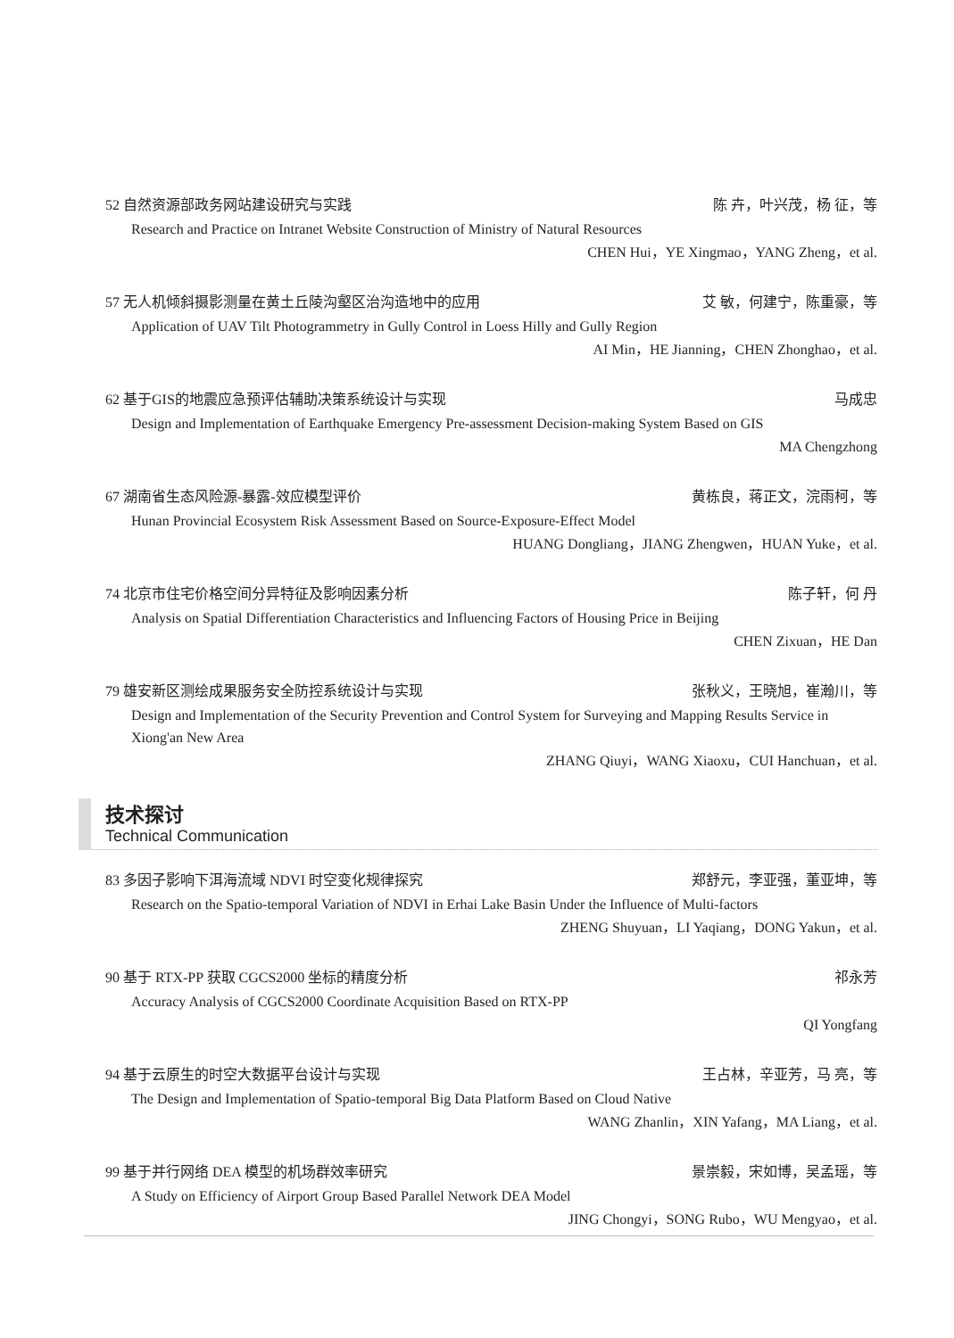52 自然资源部政务网站建设研究与实践 陈 卉，叶兴茂，杨 征，等
Research and Practice on Intranet Website Construction of Ministry of Natural Resources
CHEN Hui，YE Xingmao，YANG Zheng，et al.
57 无人机倾斜摄影测量在黄土丘陵沟壑区治沟造地中的应用 艾 敏，何建宁，陈重豪，等
Application of UAV Tilt Photogrammetry in Gully Control in Loess Hilly and Gully Region
AI Min，HE Jianning，CHEN Zhonghao，et al.
62 基于GIS的地震应急预评估辅助决策系统设计与实现 马成忠
Design and Implementation of Earthquake Emergency Pre-assessment Decision-making System Based on GIS
MA Chengzhong
67 湖南省生态风险源-暴露-效应模型评价 黄栋良，蒋正文，浣雨柯，等
Hunan Provincial Ecosystem Risk Assessment Based on Source-Exposure-Effect Model
HUANG Dongliang，JIANG Zhengwen，HUAN Yuke，et al.
74 北京市住宅价格空间分异特征及影响因素分析 陈子轩，何 丹
Analysis on Spatial Differentiation Characteristics and Influencing Factors of Housing Price in Beijing
CHEN Zixuan，HE Dan
79 雄安新区测绘成果服务安全防控系统设计与实现 张秋义，王晓旭，崔瀚川，等
Design and Implementation of the Security Prevention and Control System for Surveying and Mapping Results Service in Xiong'an New Area
ZHANG Qiuyi，WANG Xiaoxu，CUI Hanchuan，et al.
技术探讨
Technical Communication
83 多因子影响下洱海流域 NDVI 时空变化规律探究 郑舒元，李亚强，董亚坤，等
Research on the Spatio-temporal Variation of NDVI in Erhai Lake Basin Under the Influence of Multi-factors
ZHENG Shuyuan，LI Yaqiang，DONG Yakun，et al.
90 基于 RTX-PP 获取 CGCS2000 坐标的精度分析 祁永芳
Accuracy Analysis of CGCS2000 Coordinate Acquisition Based on RTX-PP
QI Yongfang
94 基于云原生的时空大数据平台设计与实现 王占林，辛亚芳，马 亮，等
The Design and Implementation of Spatio-temporal Big Data Platform Based on Cloud Native
WANG Zhanlin，XIN Yafang，MA Liang，et al.
99 基于并行网络 DEA 模型的机场群效率研究 景崇毅，宋如博，吴孟瑶，等
A Study on Efficiency of Airport Group Based Parallel Network DEA Model
JING Chongyi，SONG Rubo，WU Mengyao，et al.